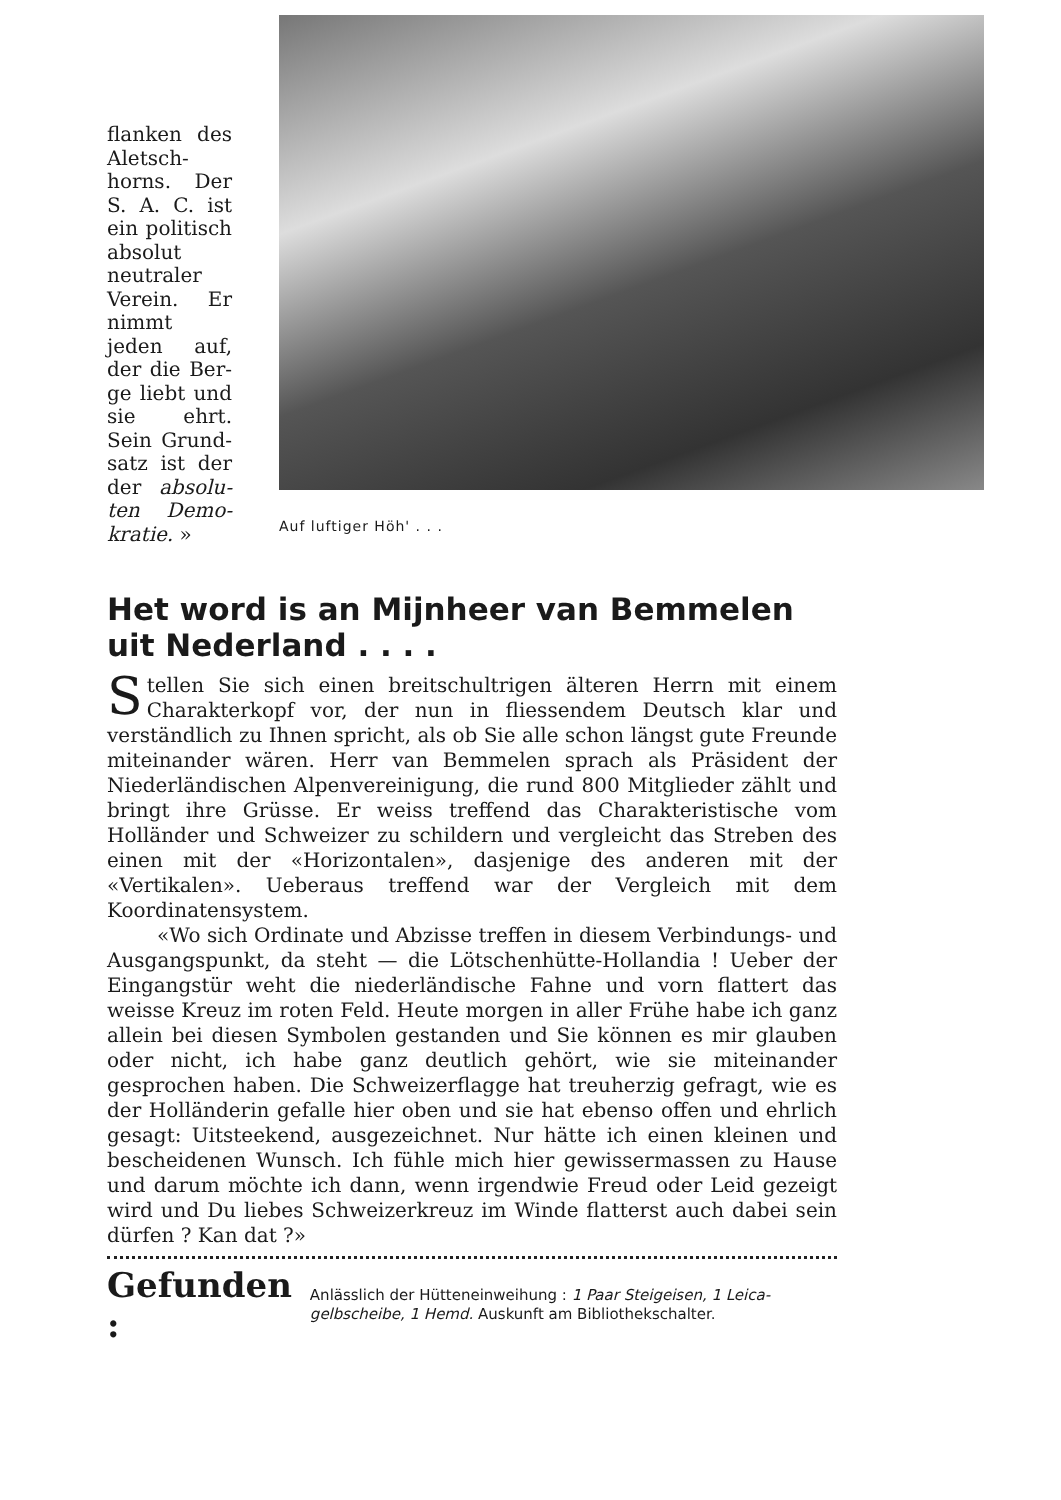flanken des Aletsch­horns. Der S. A. C. ist ein poli­tisch abso­lut neutra­ler Verein. Er nimmt jeden auf, der die Ber­ge liebt und sie ehrt. Sein Grund­satz ist der der absolu­ten Demo­kratie. »
Auf luftiger Höh' . . .
Het word is an Mijnheer van Bemmelen uit Nederland . . . .
Stellen Sie sich einen breitschultrigen älteren Herrn mit einem Charakterkopf vor, der nun in fliessendem Deutsch klar und verständlich zu Ihnen spricht, als ob Sie alle schon längst gute Freunde miteinander wären. Herr van Bemmelen sprach als Präsi­dent der Niederländischen Alpenvereinigung, die rund 800 Mit­glieder zählt und bringt ihre Grüsse. Er weiss treffend das Charak­teristische vom Holländer und Schweizer zu schildern und ver­gleicht das Streben des einen mit der «Horizontalen», dasjenige des anderen mit der «Vertikalen». Ueberaus treffend war der Ver­gleich mit dem Koordinatensystem.
«Wo sich Ordinate und Abzisse treffen in diesem Verbindungs- und Ausgangspunkt, da steht — die Lötschenhütte-Hollandia ! Ueber der Eingangstür weht die niederländische Fahne und vorn flattert das weisse Kreuz im roten Feld. Heute morgen in aller Frühe habe ich ganz allein bei diesen Symbolen gestanden und Sie können es mir glauben oder nicht, ich habe ganz deutlich gehört, wie sie miteinander gesprochen haben. Die Schweizerflagge hat treuherzig gefragt, wie es der Holländerin gefalle hier oben und sie hat ebenso offen und ehrlich gesagt: Uitsteekend, ausgezeichnet. Nur hätte ich einen kleinen und bescheidenen Wunsch. Ich fühle mich hier gewissermassen zu Hause und darum möchte ich dann, wenn irgendwie Freud oder Leid gezeigt wird und Du liebes Schweizerkreuz im Winde flatterst auch dabei sein dürfen ? Kan dat ?»
Gefunden : Anlässlich der Hütteneinweihung : 1 Paar Steigeisen, 1 Leica­gelbscheibe, 1 Hemd. Auskunft am Bibliothekschalter.